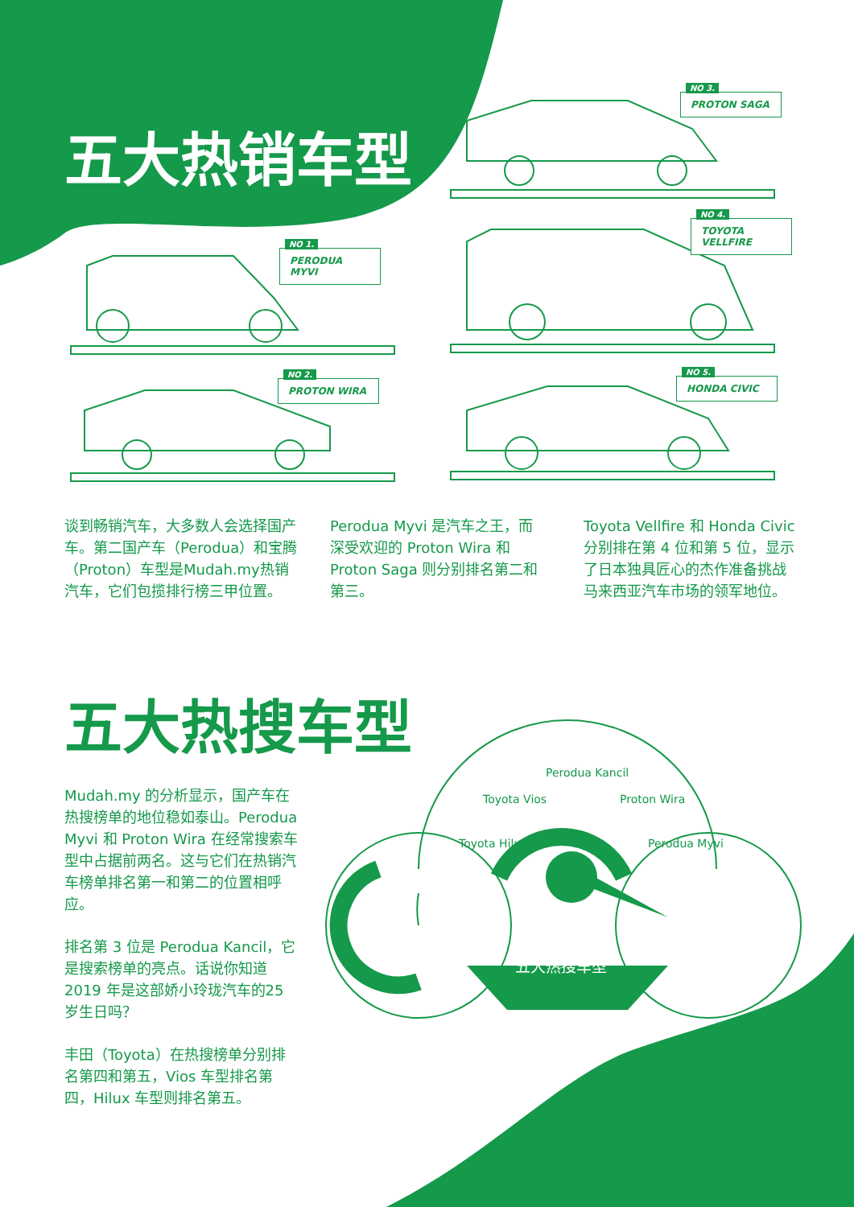五大热销车型
NO 3.
PROTON SAGA
NO 1.
PERODUA MYVI
NO 4.
TOYOTA VELLFIRE
NO 2.
PROTON WIRA
NO 5.
HONDA CIVIC
谈到畅销汽车，大多数人会选择国产车。第二国产车（Perodua）和宝腾（Proton）车型是Mudah.my热销汽车，它们包揽排行榜三甲位置。
Perodua Myvi 是汽车之王，而深受欢迎的 Proton Wira 和 Proton Saga 则分别排名第二和第三。
Toyota Vellfire 和 Honda Civic 分别排在第 4 位和第 5 位，显示了日本独具匠心的杰作准备挑战马来西亚汽车市场的领军地位。
五大热搜车型
Mudah.my 的分析显示，国产车在热搜榜单的地位稳如泰山。Perodua Myvi 和 Proton Wira 在经常搜索车型中占据前两名。这与它们在热销汽车榜单排名第一和第二的位置相呼应。
排名第 3 位是 Perodua Kancil，它是搜索榜单的亮点。话说你知道 2019 年是这部娇小玲珑汽车的25岁生日吗？
丰田（Toyota）在热搜榜单分别排名第四和第五，Vios 车型排名第四，Hilux 车型则排名第五。
Toyota Hilux
Toyota Vios
Perodua Kancil
Proton Wira
Perodua Myvi
五大热搜车型